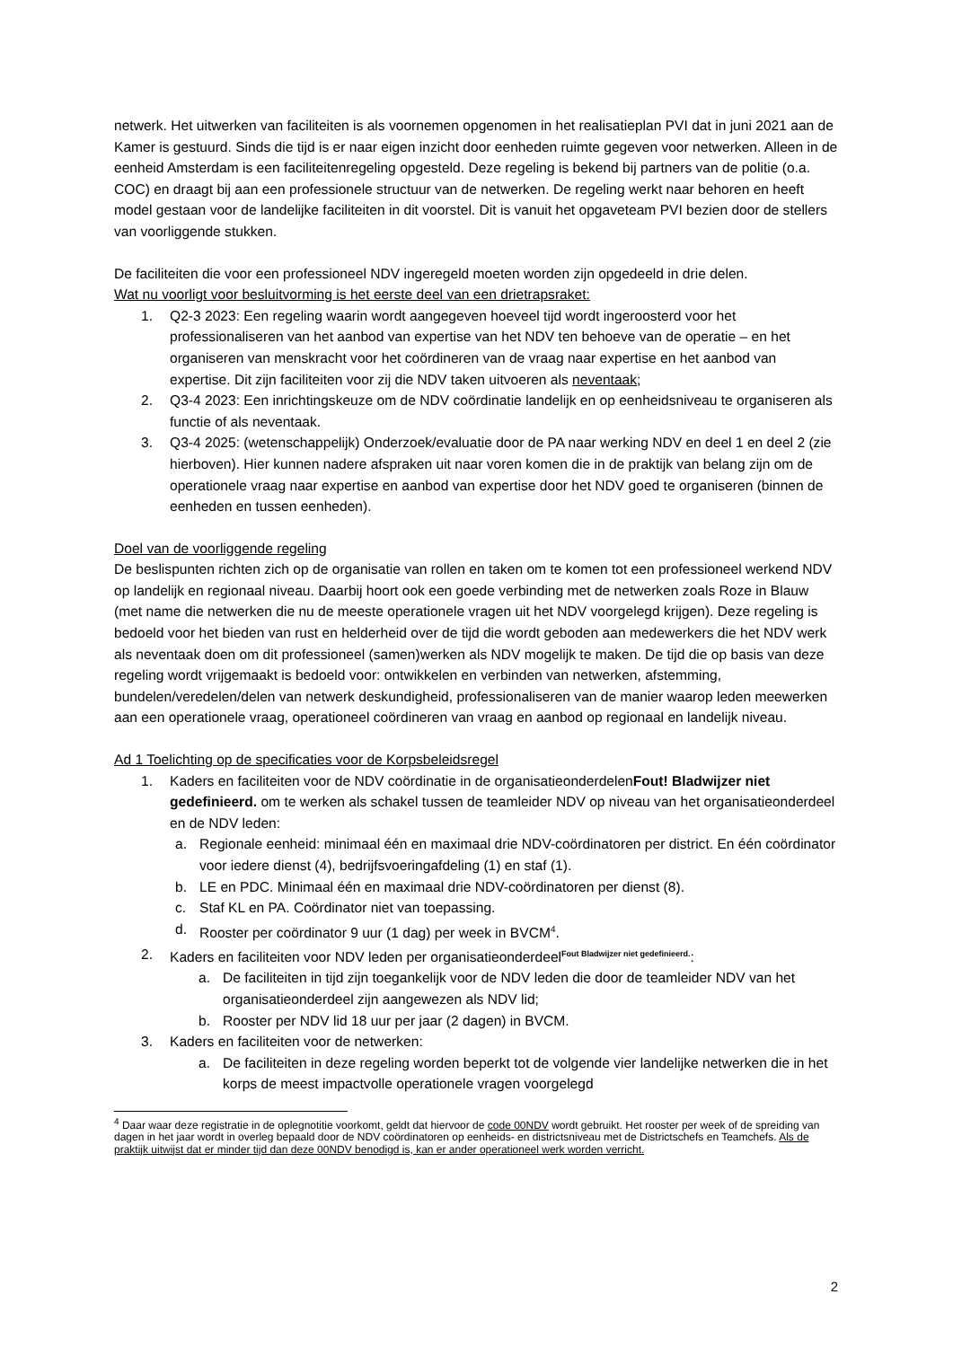netwerk. Het uitwerken van faciliteiten is als voornemen opgenomen in het realisatieplan PVI dat in juni 2021 aan de Kamer is gestuurd. Sinds die tijd is er naar eigen inzicht door eenheden ruimte gegeven voor netwerken. Alleen in de eenheid Amsterdam is een faciliteitenregeling opgesteld. Deze regeling is bekend bij partners van de politie (o.a. COC) en draagt bij aan een professionele structuur van de netwerken. De regeling werkt naar behoren en heeft model gestaan voor de landelijke faciliteiten in dit voorstel. Dit is vanuit het opgaveteam PVI bezien door de stellers van voorliggende stukken.
De faciliteiten die voor een professioneel NDV ingeregeld moeten worden zijn opgedeeld in drie delen.
Wat nu voorligt voor besluitvorming is het eerste deel van een drietrapsraket:
1. Q2-3 2023: Een regeling waarin wordt aangegeven hoeveel tijd wordt ingeroosterd voor het professionaliseren van het aanbod van expertise van het NDV ten behoeve van de operatie – en het organiseren van menskracht voor het coördineren van de vraag naar expertise en het aanbod van expertise. Dit zijn faciliteiten voor zij die NDV taken uitvoeren als neventaak;
2. Q3-4 2023: Een inrichtingskeuze om de NDV coördinatie landelijk en op eenheidsniveau te organiseren als functie of als neventaak.
3. Q3-4 2025: (wetenschappelijk) Onderzoek/evaluatie door de PA naar werking NDV en deel 1 en deel 2 (zie hierboven). Hier kunnen nadere afspraken uit naar voren komen die in de praktijk van belang zijn om de operationele vraag naar expertise en aanbod van expertise door het NDV goed te organiseren (binnen de eenheden en tussen eenheden).
Doel van de voorliggende regeling
De beslispunten richten zich op de organisatie van rollen en taken om te komen tot een professioneel werkend NDV op landelijk en regionaal niveau. Daarbij hoort ook een goede verbinding met de netwerken zoals Roze in Blauw (met name die netwerken die nu de meeste operationele vragen uit het NDV voorgelegd krijgen). Deze regeling is bedoeld voor het bieden van rust en helderheid over de tijd die wordt geboden aan medewerkers die het NDV werk als neventaak doen om dit professioneel (samen)werken als NDV mogelijk te maken. De tijd die op basis van deze regeling wordt vrijgemaakt is bedoeld voor: ontwikkelen en verbinden van netwerken, afstemming, bundelen/veredelen/delen van netwerk deskundigheid, professionaliseren van de manier waarop leden meewerken aan een operationele vraag, operationeel coördineren van vraag en aanbod op regionaal en landelijk niveau.
Ad 1 Toelichting op de specificaties voor de Korpsbeleidsregel
1. Kaders en faciliteiten voor de NDV coördinatie in de organisatieonderdelenFout! Bladwijzer niet gedefinieerd. om te werken als schakel tussen de teamleider NDV op niveau van het organisatieonderdeel en de NDV leden:
a. Regionale eenheid: minimaal één en maximaal drie NDV-coördinatoren per district. En één coördinator voor iedere dienst (4), bedrijfsvoeringafdeling (1) en staf (1).
b. LE en PDC. Minimaal één en maximaal drie NDV-coördinatoren per dienst (8).
c. Staf KL en PA. Coördinator niet van toepassing.
d. Rooster per coördinator 9 uur (1 dag) per week in BVCM<sup>4</sup>.
2. Kaders en faciliteiten voor NDV leden per organisatieonderdeel<sup>Fout Bladwijzer niet gedefinieerd.</sup>:
a. De faciliteiten in tijd zijn toegankelijk voor de NDV leden die door de teamleider NDV van het organisatieonderdeel zijn aangewezen als NDV lid;
b. Rooster per NDV lid 18 uur per jaar (2 dagen) in BVCM.
3. Kaders en faciliteiten voor de netwerken:
a. De faciliteiten in deze regeling worden beperkt tot de volgende vier landelijke netwerken die in het korps de meest impactvolle operationele vragen voorgelegd
<sup>4</sup> Daar waar deze registratie in de oplegnotitie voorkomt, geldt dat hiervoor de code 00NDV wordt gebruikt. Het rooster per week of de spreiding van dagen in het jaar wordt in overleg bepaald door de NDV coördinatoren op eenheids- en districtsniveau met de Districtschefs en Teamchefs. Als de praktijk uitwijst dat er minder tijd dan deze 00NDV benodigd is, kan er ander operationeel werk worden verricht.
2